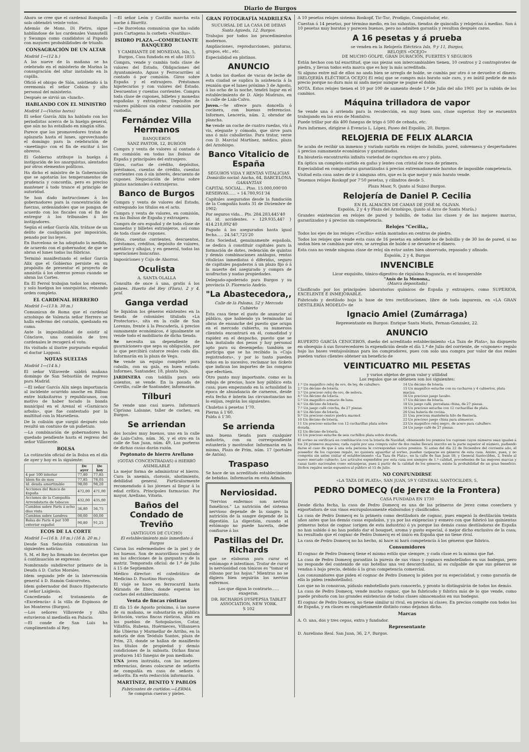Diario de Burgos
Ahora se cree que el cardenal Rampolla solo obtendrá veinte votos.
Además de Mons. Di Pietro, sigue hablándose de los cardenales Vannutelli y Swampa como candidatos al Papado con mayores probabilidades de triunfo.
CONSAGRACIÓN DE UN ALTAR
Madrid 1—(12 h.)
A las nueve de la mañana se ha celebrado en el ministerio de Marina la consagración del altar instalado en la capilla.
Ofició el obispo de Sión, asistiendo á la ceremonia el señor Cobian y alto personal del ministerio.
Después se sirvió un «lunch».
HABLANDO CON EL MINISTRO
Madrid 1—(Varias horas)
El señor García Alix ha hablado con los periodistas acerca de la huelga general, que aún no ha estallado en ningún sitio.
Parece que los promovedores tratan de aplazarla hasta el lunes, aprovechando el domingo para la celebración de «meetings» con el fin de excitar á los obreros.
El Gobierno atribuye la huelga á instigación de los anarquistas, alentados por otros elementos políticos.
Ha dicho el ministro de la Gobernación que se agotarán los temperamentos de prudencia y concordia, pero es preciso mantener á todo trance el principio de autoridad.
Se han dado instrucciones á los gobernadores para la concentración de fuerzas, ordenándoles que se pongan de acuerdo con los fiscales con el fin de entregar á los tribunales á los instigadores.
Según el señor García Alix, trátase de un delito de coaligación por imposición, penado por las leyes.
En Barcelona se ha adoptado la medida, de acuerdo con el gobernador, de que se abran el lunes todas las fábricas.
Terminó manifestando el señor García Alix que el Gobierno persiste en su propósito de presentar el proyecto de amnistía á los obreros presos cuando se abran las Cortes.
En El Ferrol trabajan todos los obreros, y solo huelgan los anarquistas, reinando orden completo.
EL CARDENAL HERRERO
Madrid 1—(13 h. 30 m.)
Comunican de Roma que el cardenal arzobispo de Valencia señor Herrero se halla enfermo del corazón, quedando en cama.
Ante la imposibilidad de asistir al Cónclave, una comisión de tres cardenales le recogerá el voto.
Ha visitado al ilustre purpurado español el doctor Lapponi.
NOTAS SUELTAS
Madrid 1—(14 h.)
El señor Villaverde saldrá mañana domingo de San Sebastián de regreso para Madrid.
—El señor García Alix niega importancia al incidente ocurrido anoche en Bilbao entre bizkaitarras y republicanos, con motivo de haber tocado la banda municipal en el Arenal el «Garnicaco arbola», que fue contestado por la multitud con la Marsellesa.
De la colisión que surgió después solo resultó un contuso de un puñetazo.
—La combinación de gobernadores ha quedado pendiente hasta el regreso del señor Villaverde.
BOLSA
La cotización oficial de la Bolsa en el día de ayer y hoy es la siguiente:
| | De ayer | De hoy |
| --- | --- | --- |
| 4 por 100 interior | 77,80 | 77,85 |
| Idem fin de mes | 77,85 | 78,05 |
| Id. deuda amortizable | 98,00 | 98,20 |
| Acciones del Banco de España | 472,00 | 471,00 |
| Acciones de la Compañía Arrendataria de tabacos | 432,00 | 435,00 |
| Cambios sobre París á ocho días vista | 36,80 | 36,75 |
| Cambios sobre Londres | 00,00 | 00,00 |
| Bolsa de París 4 por 100 exterior español | 90,80 | 91,25 |
ECOS DE LA CORTE
Madrid 1—(16 h. 10 m.) (16 h. 20 m.)
Desde San Sebastián comunican las siguientes noticias:
S. M. el Rey ha firmado los decretos que á continuación se expresan:
Nombrando subdirector primero de la Deuda á D. Carlos Morales.
Idem segundo jefe de la Intervención general á D. Ramón Goicorrotea.
Idem gobernador del Banco Hipotecario al señor Laiglesia.
Concediendo el tratamiento de «Excelencia» á la villa de Espinosa de los Monteros (Burgos).
—Los señores Villaverde y Alba estuvieron al mediodía en Palacio.
—El conde de San Luis ha cumplimentado al Rey.
—El señor León y Castillo marcha esta noche á Biarritz.
—De Barcelona comunican que ha salido para Cartagena la corbeta «Nautilus».
ISIDRO PLAZA.—COMERCIANTE BANQUERO
Y CAMBIANTE DE MONEDAS, Isla, 5, Burgos, Casa fundada en el año 1855
Compra, vende y cambia toda clase de valores del Estado, Obligaciones del Ayuntamiento, Aguas y Ferrocarriles al contado ó por comisión. Giros sobre España y el extranjero. Préstamos hipotecarios y con valores del Estado. Descuentos y cuentas corrientes. Compra toda clase de cupones, billetes y monedas españolas y extranjeras. Depósitos de valores públicos sin cobrar comisión por custodia.
Fernández Villa Hermanos
BANQUEROS
SANZ PASTOR, 12, BURGOS
Compra y venta de valores al contado ó en comisión en todas las Bolsas de España y principales del extranjero.
Giros, cartas de crédito, depósitos, préstamos, cuentas de crédito, cuentas corrientes con ó sin interés, descuento de cupones. Negociación de letras sobre plazas nacionales ó extranjeras.
Banco de Burgos
Compra y venta de valores del Estado, entregando los títulos en el acto.
Compra y venta de valores, en comisión, en las Bolsas de España y extranjero.
Compra de oro español y de toda clase de monedas y billetes extranjeros, así como de toda clase de cupones.
Giros, cuentas corrientes, descuentos, préstamos, créditos, depósito de valores, metálico y alhajas, y en general, todas las operaciones bancarias.
Imposiciones y Caja de Ahorros.
Oculista
A. SANTA OLALLA
Consulta de once á una, gratis á los pobres. Huerto del Rey (Flora), 2 y 4, pral.
Ganga verdad
Se liquidan los géneros existentes en la tienda de coloniales titulada «La Protectora», sita en la calle de San Lorenzo, frente á la Pescadería, á precios sumamente económicos, é igualmente se vende todo el mobiliario de dicha tienda.
Se necesita un dependiente de guarnicionero que sepa su obligación, por lo que percibirá catorce reales cada día. Informarán en la plaza de Vega.
Se vende un equipo completo para caballo, con su gala, en buen estado. Informes, Santander, 18, planta baja.
JARDINERA con toldilla para seis asientos, se vende. En la posada de Cerrillo, calle de Santander, informarán.
Tílburi
Se vende uno casi nuevo. Informará Cipriano Lalanne, taller de coches, en Burgos.
Se arriendan
dos locales muy buenos, uno en la calle de Lain-Calvo, núm. 36, y el otro en la calle de San Juan, núm. 49. Las porteras de dichas casas darán razón.
Peptonato de hierro Arellano
(GOTAS CONCENTRADAS) ó HIERRO ASIMILABLE
La mejor forma de administrar el hierro. Cura la anemia, clorosis, abatimiento, debilidad general. Particularmente recomendado á las jóvenes al llegar á la edad crítica. Principales farmacias. Por mayor, Arellano, Vitoria.
Baños del Condado de Treviño
(ANTIGUOS DE CUCHO)
El establecimiento más inmediato á Burgos
Curan las enfermedades de la piel y de los huesos. Son de maravilloso resultado en las afecciones de la garganta y de la matriz. Temporada oficial: de 1.º de Julio á 15 de Septiembre.
Médico director: el catedrático de Medicina D. Faustino Horcajo.
El viaje se hace en ferrocarril hasta Miranda de Ebro, donde esperan los coches del establecimiento.
Venta de fincas rústicas
El día 15 de Agosto próximo, á las nueve de su mañana, se subastarán en pública licitación, varias fincas rústicas, sitas en los pueblos de Sotopalacios, Cotar, Villafría, Rubena, Huérmeces, Villanueva Río Ubierna y Marmellar de Arriba, en la notaría de don Teódulo Santos, plaza de Prim, 23, donde se hallan de manifiesto los títulos de propiedad y demás condiciones de la subasta. Dichas fincas producen 145 fanegas de pan mediado.
UNA joven instruída, con las mejores referencias, desea colocarse de señorita de compañía en casa de señora ó señorita. En esta redacción informarán.
MARTÍNEZ, BENITO Y PABLOS
Fabricantes de curtidos.—LERMA.
Se compran cueros y pieles.
GRAN FOTOGRAFÍA MADRILEÑA
SUCURSAL DE LA CASA DE DEBAS
Santa Agueda, 12, Burgos.
Trabajos por todos los procedimientos modernos.
Ampliaciones, reproducciones, pinturas, grupos, etc., etc.
Especialidad en platinos.
ANUNCIO
A todos los dueños de vacas de leche de esta ciudad se suplica la asistencia á la reunión que el lunes próximo 3 de Agosto, á las ocho de la noche, tendrá lugar en el establecimiento de D. Alejo Madrazo, en la calle de Lain-Calvo.
Joven.—Se ofrece para doncella ó cocinera, con buenas referencias. Informes, Lencería, núm. 2, obrador de plancha.
Se vende un coche de cuatro ruedas, vis á vis, elegante y cómodo, que sirve para una ó más caballerías. Para tratar, verse con D. Marcial Martínez, médico, plaza del Arzobispo.
Banco Vitalicio de España
SEGUROS VIDA Y RENTAS VITALICIAS
Domicilio social: Ancha, 64, BARCELONA
GARANTÍAS
CAPITAL SOCIAL... Ptas. 15.000,000'00
RESERVAS...... » 14.780,951'34
Capitales asegurados desde la fundación de la Compañía hasta 31 de Diciembre de 1902:
Por seguros vida... Pts. 284.283,445'40
Id. id. accidentes. » 129.935,447 } 414.218,892'40
Pagado á los asegurados hasta igual fecha..... 24.547,725'20
Esta Sociedad, genuinamente española, se dedica á constituir capitales para la formación de dotes, redención de quintas y demás combinaciones análogas, rentas vitalicias inmediatas ó diferidas, seguro de capitales pagaderos á un plazo fijo ó á la muerte del asegurado y compra de usufructos y nudas propiedades.
Delegado-apoderado para Burgos y su provincia D. Florencio Andrío.
"La Abastecedora,,
Calle de la Paloma, 52 y Mercado Cubierto
Esta casa tiene el gusto de anunciar al público, que habiendo ya terminado las obras de ensanche del puesto que ocupa en el mercado cubierto, su numerosa clientela encontrará en él, comodidad y rapidez en el despacho, puesto que se han instalado dos pesos y hay personal apto para su desempeño; también se participa que se ha recibido la «Caja registradora», y por lo tanto pueden todos en lo sucesivo, reclamar los tickets que indican los importes de las compras que efectúen.
Otro punto muy importante, como es la rebaja de precios, hace hoy público esta casa; pues empezando en la actualidad la época de abundancia de carneros, desde esta fecha é ínterin las circunstancias no lo exijan, regirán los siguientes:
Chuletas á pesetas 1'70.
Pierna á 1'60.
Falda á 1'30.
Se arrienda
una buena tienda para cualquier industria, con su correspondiente estantería y mostrador. Informarán en la misma, Plaza de Prim, núm. 17 (portales de Antón).
Traspaso
Se hace de un acreditado establecimiento de bebidas. Informarán en esta Admón.
Nerviosidad.
"Nervios enfermos son nervios famélicos." La nutrición del sistema nervioso depende de la sangre; la nutrición de la sangre depende de la digestión. La digestión, cuando el estómago no puede hacerla, debe confiarse á las
Pastillas del Dr. Richards
que se elaboran para curar el estómago é intestinos. Tratar de curar la nerviosidad con tónicos es "tomar el rábano por las hojas." Mientras no se digiera bien seguirán los nervios enfermos.
Los que digan lo contrario...... exageran.
DR. RICHARDS DYSPEPSIA TABLET ASSOCIATION, NEW YORK.
S 102
A 10 pesetas relojes sistema Roskopf, Tic-Tac, Prodigio, Conquistador, etc.
Cuestan á 14 pesetas, por término medio, en las subastas, tiendas de quincalla y relojerías á medias. Son á 10 pesetas muy baratos y parecen buenos, pero no admiten garantía y resultan después caros.
A 16 pesetas y á prueba
se venden en la Relojería Eléctrica Isla, 9 y 11, Burgos,
RELOJES «OCEJO»
DE MUCHO GOLPE, GRAN DURACIÓN, FUERTES Y SEGUROS
Están hechos con tal exactitud, que sus piezas son intercambiables tienen, 10 centros y 2 contrapivotes de piedra, y llevan todos esta marca que es hoy la más acreditada.
Si alguno entre mil de ellos no anda bien se arregla de balde, se cambia por otro ó se devuelve el dinero. [RELOJERÍA ELÉCTRICA OCEJO] El reloj que se compra más barato sale caro, y es inútil pedirle de más precio porque no dura más ni anda mejor aunque se pague el doble.
NOTA. Estos relojes tienen el 10 por 100 de aumento desde 1.º de Julio del año 1901 por la subida de los cambios.
Máquina trilladora de vapor
Se vende una ó arrienda para la recolección, en muy buen uso, clase superior. Hoy se encuentra trabajando en las eras de Montalvo.
Puede trillar por día 400 fanegas de trigo ó 500 de cebada, etc.
Para informes, dirigirse á Evencio L. López, Paseo del Espolón, 20, Burgos.
RELOJERIA DE FELIX ALARCIA
Se acaba de recibir un inmenso y variado surtido en relojes de bolsillo, pared, sobremesa y despertadores á precios sumamente económicos y garantizados.
En bisutería encontraréis infinita variedad de caprichos en oro y plata.
En óptica un completo surtido en gafas y lentes con cristal de roca de primera.
Especialidad en composturas garantizadas á precios extremadamente baratos de imposible competencia.
Visitad esta casa antes de ir á ninguna otra, que es la que mejor y más barato vende.
Tenemos relojes Roskopf por 7'50 pesetas, y cilindros desde 5.
Plaza Maor, 9, (junto al Suizo) Burgos.
Relojería de Daniel P. Cecilia
EN EL ALMACEN DE CAMAS DE JOSÉ M. OLIVAN.
Espolón, 2 y 4 y Plaza del Arzobispo, (junto al Arco de Santa María.)
Grandes existencias en relojes de pared y bolsillo, de todas las clases y de las mejores marcas, garantizados y á precios sin competencia.
Relojes "Cecilia,,
Todos los ejes de los relojes «Cecilia» están montados en centros de piedra.
Todos los relojes que vende esta casa de 16 pesetas en adelante los de bolsillo y de 30 los de pared, si no andan bien se cambian por otro, se arreglan de balde ó se devuelve el dinero.
Esta casa no vende ninguna clase de reloj sin estar antes bien observado, repasado y afinado.
Espolón, 2 y 4, Burgos
INVENCIBLE
Licor exquisito, tónico-digestivo de riquísima fragancia, es el insuperable
"Anís de la Monona,,
(Marca depositada)
Clasificado por los principales laboratorios químicos de España y extranjero, como SUPERIOR, EXCELENTE É INMEJORABLE.
Fabricado y destilado bajo la base de tres rectificaciones, libre de toda impureza, en «LA GRAN DESTILERÍA MODELO» de
Ignacio Amiel (Zumárraga)
Representante en Burgos: Enrique Santa María, Fernan-Gonzalez, 22.
ANUNCIO
RUPERTO GARCÍA CENICEROS, dueño del acreditado establecimiento «La Taza de Plata», ha dispuesto en obsequio á sus favorecedores la expendición desde el día 1.º de Julio del corriente, de «cupones» regalo bajo las bases ventajosísimas para los compradores, pues con solo una compra por valor de dos reales pueden varios clientes obtener un beneficio de
VEINTICUATRO MIL PESETAS
y varios objetos de gran valor y utilidad
Los regalos que se obtienen son los siguientes:
1.º Un magnífico reloj de oro, de ley, de caballero.
2.º Un décimo de lotería.
3.º Un precioso reloj de oro, de señora.
4.º Un décimo de lotería.
5.º Un magnífico armario de luna.
6.º Un décimo de lotería.
7.º Un juego café concha, de 27 piezas.
8.º Un décimo de lotería.
9.º Un precioso centro piedra marmol.
10 Un décimo de lotería.
11 Un precioso estuche con 12 cucharillas plata sobre dorada.
12 Un décimo de lotería.
13 Un precioso estuche de seis cuchillos plata sobre dorada.
14 Un décimo de lotería.
15 Un magnífico estuche con su cucharon y 4 cubiertos, plata maciza.
16 Un precioso juego lavabo.
17 Un décimo de lotería.
18 Un juego café, porcelana china, de 27 piezas.
19 Un precioso estuche con 12 cucharillas de plata.
20 Una batería de cocina.
21 Una preciosa mantelería hilo de Rentería.
22 Un precioso juego china para almuerzo.
23 Un magnífico reloj negro, de acero para caballero.
24 Un juego café de 27 piezas.
El sorteo se verificará en combinación con la lotería de Navidad, obteniendo los premios los cupones cuyos números sean iguales á los 24 primeros mayores; cada cupón por una compra valor de dos reales llevará inscrito en la parte superior el número, pudiendo darse el caso de que á una sola persona le correspondan varios premios. Si antes del día 22 de Diciembre del corriente año, el poseedor de los cupones regalo, no quisiera aguardar al sorteo, pueden canjearse en géneros de esta casa. Animo, pues, y no compréis sin antes visitar el establecimiento «La Taza de Plata», en la calle de San Juan 59, y General Santocildes, 2, frente al nuevo mercado cubierto. Los artículos expendidos por esta casa son siempre de 1.ª calidad, procedentes de las mejores marcas y casas tanto nacionales como extranjeras, pues á partir de la calidad de los géneros, existe la probabilidad de un gran beneficio. Dichos regalos serán expuestos al público el 15 de Julio.
NO CONFUNDIRSE
«LA TAZA DE PLATA», SAN JUAN, 59 Y GENERAL SANTOCILDES, 5,
PEDRO DOMECQ (de Jerez de la Frontera)
CASA FUNDADA EN 1730
Desde dicha fecha, la casa de Pedro Domecq es una de las primeras de Jerez como cosechera y exportadora de sus vinos escrupulosamente elaborados y clasificados.
La casa de Pedro Domecq es la primera como destiladora de cognac, pues empezó la destilación treinta años antes que las demás casas españolas, y ya por las exigencias y esmero con que fabricó las quinientas primeras botas de cognac (origen de esta industria) ó ya porque las demás casas destiladoras de España no han sabido ó no han podido dar el bouquet, aroma y gusto especial, ó mejor dicho exclusivo de la casa; ha resultado que el cognac de Pedro Domecq es el único en España que no tiene rival.
La casa de Pedro Domecq no ha hecho, ni hace ni hará competencia á los géneros que fabrica.
Consumidores
El cognac de Pedro Domecq tiene el mismo estilo que siempre, y cada clase es la misma que fué.
La casa de Pedro Domecq garantiza la pureza de sus vinos y cognacs embotellados en sus bodegas, pero no responde del contenido de sus botellas una vez descorchadas, ni es culpable de que sus géneros se vendan á bajo precio, debido á la gran competencia comercial.
Los consumidores que piden el cognac de Pedro Domecq lo piden por su especialidad, y como garantía de ella lo piden (embotellado).
Los que no lo conozcan, pídanlo embotellado para conocerlo, y pronto lo distinguirán de todos los demás.
La casa de Pedro Domecq, vende mucho cognac, que ha fabricado y fabrica más de lo que vende, como puede probarlo con las grandes existencias de todas clases almacenadas en sus bodegas.
El cognac de Pedro Domecq, no tiene similar ni rival, en precios ni clases. En precios compite con todos los de España, y en clases es completamente distinto como dejamos dicho.
Marcas
A. O. una, dos y tres cepas, extra y fundador.
Representante
D. Aureliano Real. San Juan, 36, 2.º, Burgos.